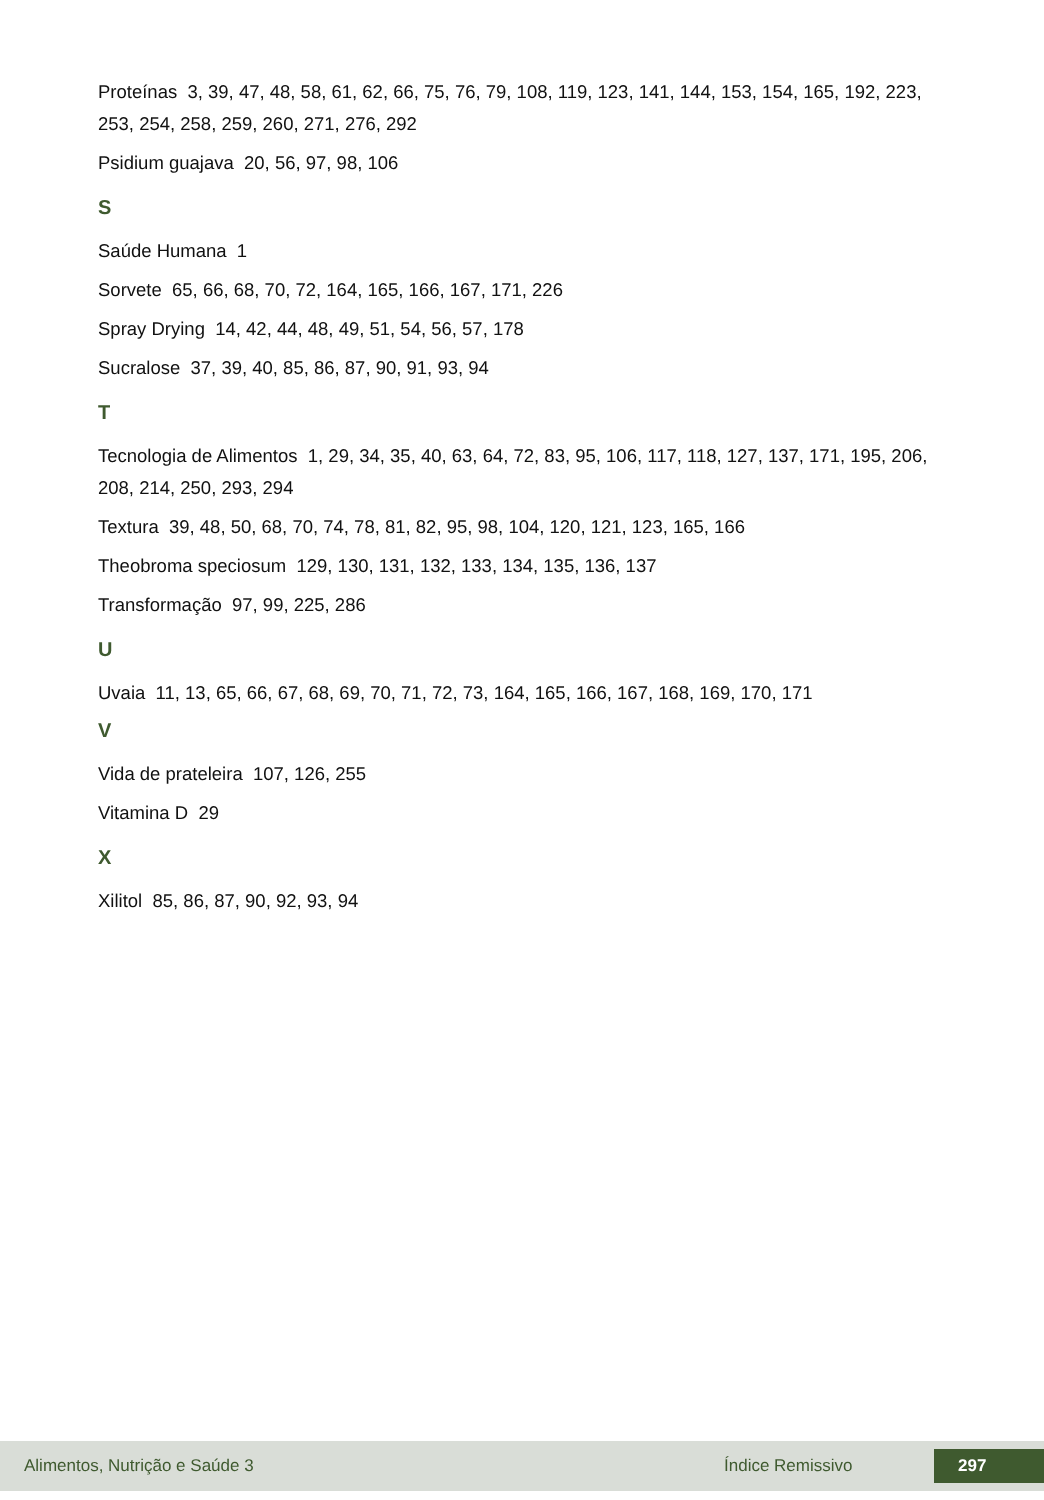Proteínas 3, 39, 47, 48, 58, 61, 62, 66, 75, 76, 79, 108, 119, 123, 141, 144, 153, 154, 165, 192, 223, 253, 254, 258, 259, 260, 271, 276, 292
Psidium guajava 20, 56, 97, 98, 106
S
Saúde Humana 1
Sorvete 65, 66, 68, 70, 72, 164, 165, 166, 167, 171, 226
Spray Drying 14, 42, 44, 48, 49, 51, 54, 56, 57, 178
Sucralose 37, 39, 40, 85, 86, 87, 90, 91, 93, 94
T
Tecnologia de Alimentos 1, 29, 34, 35, 40, 63, 64, 72, 83, 95, 106, 117, 118, 127, 137, 171, 195, 206, 208, 214, 250, 293, 294
Textura 39, 48, 50, 68, 70, 74, 78, 81, 82, 95, 98, 104, 120, 121, 123, 165, 166
Theobroma speciosum 129, 130, 131, 132, 133, 134, 135, 136, 137
Transformação 97, 99, 225, 286
U
Uvaia 11, 13, 65, 66, 67, 68, 69, 70, 71, 72, 73, 164, 165, 166, 167, 168, 169, 170, 171
V
Vida de prateleira 107, 126, 255
Vitamina D 29
X
Xilitol 85, 86, 87, 90, 92, 93, 94
Alimentos, Nutrição e Saúde 3 Índice Remissivo 297